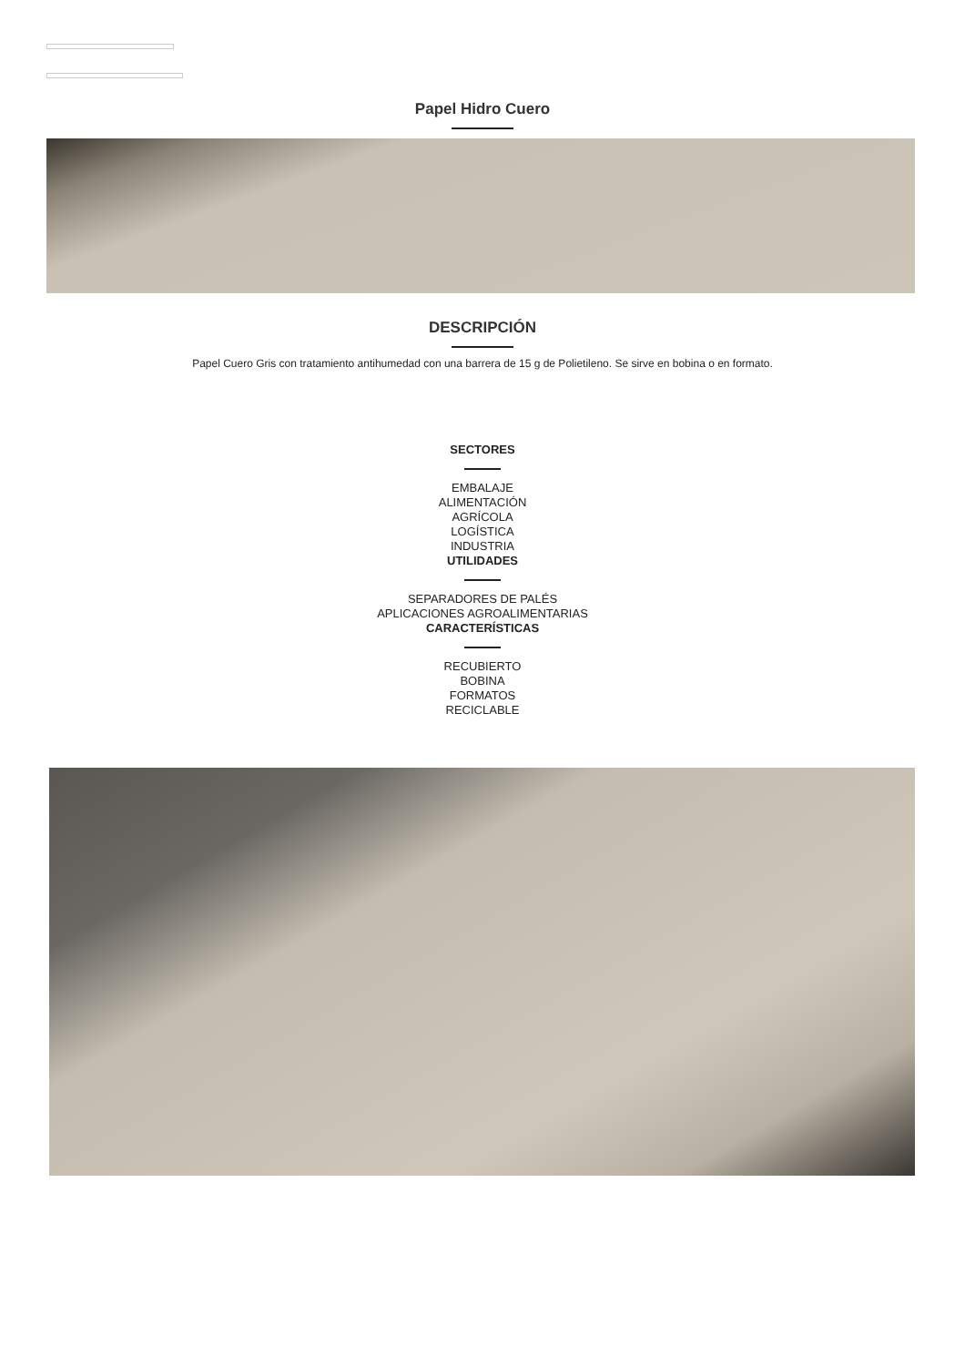Papel Hidro Cuero
DESCRIPCIÓN
Papel Cuero Gris con tratamiento antihumedad con una barrera de 15 g de Polietileno. Se sirve en bobina o en formato.
SECTORES
EMBALAJE
ALIMENTACIÓN
AGRÍCOLA
LOGÍSTICA
INDUSTRIA
UTILIDADES
SEPARADORES DE PALÉS
APLICACIONES AGROALIMENTARIAS
CARACTERÍSTICAS
RECUBIERTO
BOBINA
FORMATOS
RECICLABLE